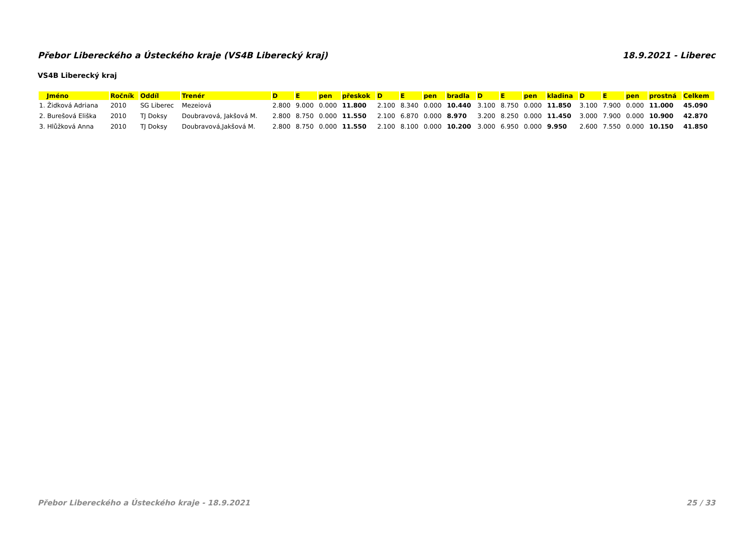Přebor Libereckého a Ústeckého kraje (VS4B Liberecký kraj) 18.9.2021 - Liberec
VS4B Liberecký kraj
| Jméno | Ročník | Oddíl | Trenér | D | E | pen | přeskok | D | E | pen | bradla | D | E | pen | kladina | D | E | pen | prostná | Celkem |
| --- | --- | --- | --- | --- | --- | --- | --- | --- | --- | --- | --- | --- | --- | --- | --- | --- | --- | --- | --- | --- |
| 1. Židková Adriana | 2010 | SG Liberec | Mezeiová | 2.800 | 9.000 | 0.000 | 11.800 | 2.100 | 8.340 | 0.000 | 10.440 | 3.100 | 8.750 | 0.000 | 11.850 | 3.100 | 7.900 | 0.000 | 11.000 | 45.090 |
| 2. Burešová Eliška | 2010 | TJ Doksy | Doubravová, Jakšová M. | 2.800 | 8.750 | 0.000 | 11.550 | 2.100 | 6.870 | 0.000 | 8.970 | 3.200 | 8.250 | 0.000 | 11.450 | 3.000 | 7.900 | 0.000 | 10.900 | 42.870 |
| 3. Hlůžková Anna | 2010 | TJ Doksy | Doubravová,Jakšová M. | 2.800 | 8.750 | 0.000 | 11.550 | 2.100 | 8.100 | 0.000 | 10.200 | 3.000 | 6.950 | 0.000 | 9.950 | 2.600 | 7.550 | 0.000 | 10.150 | 41.850 |
Přebor Libereckého a Ústeckého kraje - 18.9.2021 25 / 33